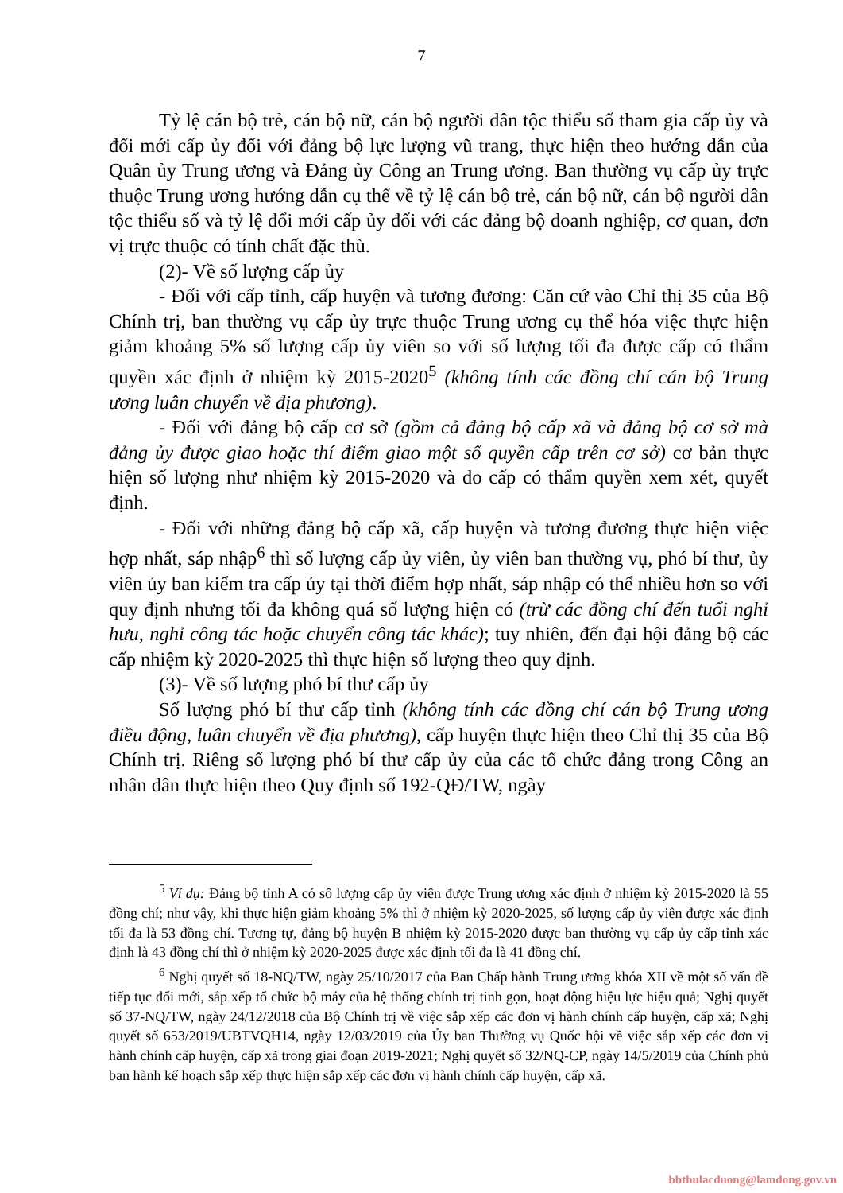7
Tỷ lệ cán bộ trẻ, cán bộ nữ, cán bộ người dân tộc thiểu số tham gia cấp ủy và đổi mới cấp ủy đối với đảng bộ lực lượng vũ trang, thực hiện theo hướng dẫn của Quân ủy Trung ương và Đảng ủy Công an Trung ương. Ban thường vụ cấp ủy trực thuộc Trung ương hướng dẫn cụ thể về tỷ lệ cán bộ trẻ, cán bộ nữ, cán bộ người dân tộc thiểu số và tỷ lệ đổi mới cấp ủy đối với các đảng bộ doanh nghiệp, cơ quan, đơn vị trực thuộc có tính chất đặc thù.
(2)- Về số lượng cấp ủy
- Đối với cấp tỉnh, cấp huyện và tương đương: Căn cứ vào Chỉ thị 35 của Bộ Chính trị, ban thường vụ cấp ủy trực thuộc Trung ương cụ thể hóa việc thực hiện giảm khoảng 5% số lượng cấp ủy viên so với số lượng tối đa được cấp có thẩm quyền xác định ở nhiệm kỳ 2015-2020<sup>5</sup> (không tính các đồng chí cán bộ Trung ương luân chuyển về địa phương).
- Đối với đảng bộ cấp cơ sở (gồm cả đảng bộ cấp xã và đảng bộ cơ sở mà đảng ủy được giao hoặc thí điểm giao một số quyền cấp trên cơ sở) cơ bản thực hiện số lượng như nhiệm kỳ 2015-2020 và do cấp có thẩm quyền xem xét, quyết định.
- Đối với những đảng bộ cấp xã, cấp huyện và tương đương thực hiện việc hợp nhất, sáp nhập<sup>6</sup> thì số lượng cấp ủy viên, ủy viên ban thường vụ, phó bí thư, ủy viên ủy ban kiểm tra cấp ủy tại thời điểm hợp nhất, sáp nhập có thể nhiều hơn so với quy định nhưng tối đa không quá số lượng hiện có (trừ các đồng chí đến tuổi nghỉ hưu, nghỉ công tác hoặc chuyển công tác khác); tuy nhiên, đến đại hội đảng bộ các cấp nhiệm kỳ 2020-2025 thì thực hiện số lượng theo quy định.
(3)- Về số lượng phó bí thư cấp ủy
Số lượng phó bí thư cấp tỉnh (không tính các đồng chí cán bộ Trung ương điều động, luân chuyển về địa phương), cấp huyện thực hiện theo Chỉ thị 35 của Bộ Chính trị. Riêng số lượng phó bí thư cấp ủy của các tổ chức đảng trong Công an nhân dân thực hiện theo Quy định số 192-QĐ/TW, ngày
<sup>5</sup> Ví dụ: Đảng bộ tỉnh A có số lượng cấp ủy viên được Trung ương xác định ở nhiệm kỳ 2015-2020 là 55 đồng chí; như vậy, khi thực hiện giảm khoảng 5% thì ở nhiệm kỳ 2020-2025, số lượng cấp ủy viên được xác định tối đa là 53 đồng chí. Tương tự, đảng bộ huyện B nhiệm kỳ 2015-2020 được ban thường vụ cấp ủy cấp tỉnh xác định là 43 đồng chí thì ở nhiệm kỳ 2020-2025 được xác định tối đa là 41 đồng chí.
<sup>6</sup> Nghị quyết số 18-NQ/TW, ngày 25/10/2017 của Ban Chấp hành Trung ương khóa XII về một số vấn đề tiếp tục đổi mới, sắp xếp tổ chức bộ máy của hệ thống chính trị tinh gọn, hoạt động hiệu lực hiệu quả; Nghị quyết số 37-NQ/TW, ngày 24/12/2018 của Bộ Chính trị về việc sắp xếp các đơn vị hành chính cấp huyện, cấp xã; Nghị quyết số 653/2019/UBTVQH14, ngày 12/03/2019 của Ủy ban Thường vụ Quốc hội về việc sắp xếp các đơn vị hành chính cấp huyện, cấp xã trong giai đoạn 2019-2021; Nghị quyết số 32/NQ-CP, ngày 14/5/2019 của Chính phủ ban hành kế hoạch sắp xếp thực hiện sắp xếp các đơn vị hành chính cấp huyện, cấp xã.
bbthulacduong@lamdong.gov.vn